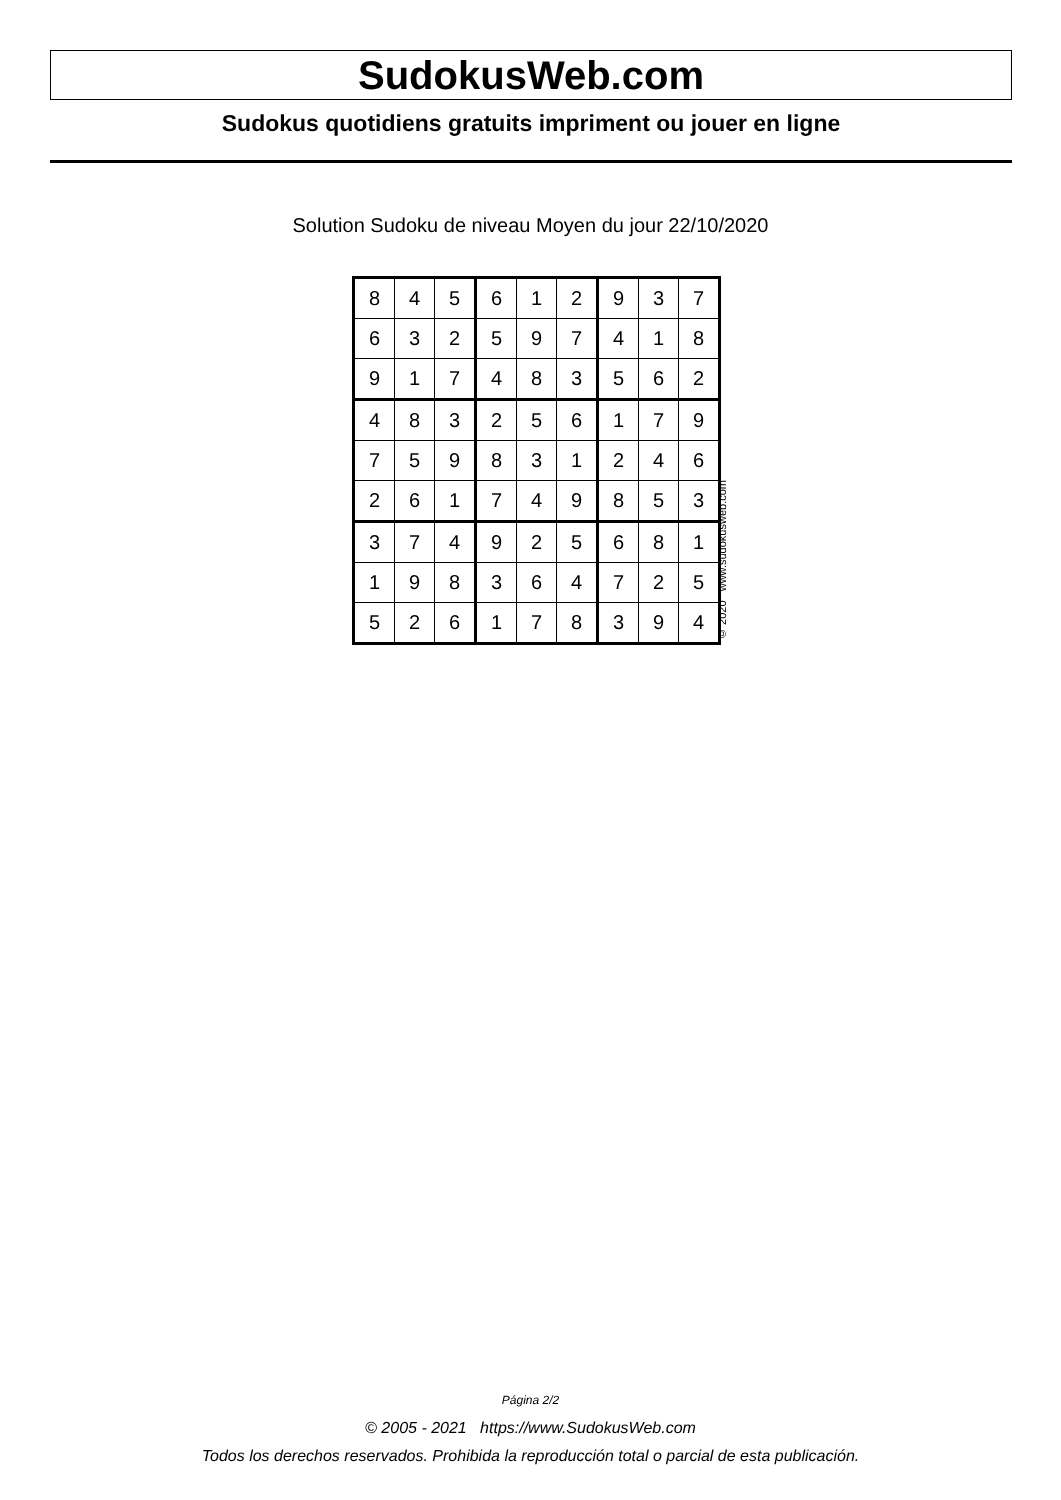SudokusWeb.com
Sudokus quotidiens gratuits impriment ou jouer en ligne
Solution Sudoku de niveau Moyen du jour 22/10/2020
| 8 | 4 | 5 | 6 | 1 | 2 | 9 | 3 | 7 |
| 6 | 3 | 2 | 5 | 9 | 7 | 4 | 1 | 8 |
| 9 | 1 | 7 | 4 | 8 | 3 | 5 | 6 | 2 |
| 4 | 8 | 3 | 2 | 5 | 6 | 1 | 7 | 9 |
| 7 | 5 | 9 | 8 | 3 | 1 | 2 | 4 | 6 |
| 2 | 6 | 1 | 7 | 4 | 9 | 8 | 5 | 3 |
| 3 | 7 | 4 | 9 | 2 | 5 | 6 | 8 | 1 |
| 1 | 9 | 8 | 3 | 6 | 4 | 7 | 2 | 5 |
| 5 | 2 | 6 | 1 | 7 | 8 | 3 | 9 | 4 |
© 2020 www.sudokusweb.com
Página 2/2
© 2005 - 2021 https://www.SudokusWeb.com
Todos los derechos reservados. Prohibida la reproducción total o parcial de esta publicación.